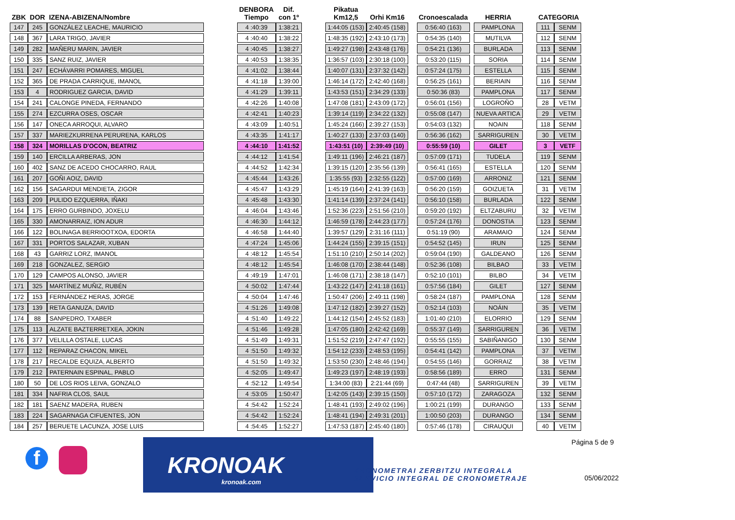| ZBK | DOR | IZENA-ABIZENA/Nombre | | DENBORA Tiempo | Dif. con 1º | | Pikatua Km12,5 | Orhi Km16 | | Cronoescalada | | HERRIA | | CATEGORIA | |
| --- | --- | --- | --- | --- | --- | --- | --- | --- | --- | --- | --- | --- | --- | --- | --- |
| 147 | 245 | GONZÁLEZ LEACHE, MAURICIO | | 4 :40:39 | 1:38:21 | | 1:44:05 (153) | 2:40:45 (158) | | 0:56:40 (163) | | PAMPLONA | | 111 | SENM |
| 148 | 367 | LARA TRIGO, JAVIER | | 4 :40:40 | 1:38:22 | | 1:48:35 (192) | 2:43:10 (173) | | 0:54:35 (140) | | MUTILVA | | 112 | SENM |
| 149 | 282 | MAÑERU MARIN, JAVIER | | 4 :40:45 | 1:38:27 | | 1:49:27 (198) | 2:43:48 (176) | | 0:54:21 (136) | | BURLADA | | 113 | SENM |
| 150 | 335 | SANZ RUIZ, JAVIER | | 4 :40:53 | 1:38:35 | | 1:36:57 (103) | 2:30:18 (100) | | 0:53:20 (115) | | SORIA | | 114 | SENM |
| 151 | 247 | ECHÁVARRI POMARES, MIGUEL | | 4 :41:02 | 1:38:44 | | 1:40:07 (131) | 2:37:32 (142) | | 0:57:24 (175) | | ESTELLA | | 115 | SENM |
| 152 | 365 | DE PRADA CARRIQUE, IMANOL | | 4 :41:18 | 1:39:00 | | 1:46:14 (172) | 2:42:40 (168) | | 0:56:25 (161) | | BERIAIN | | 116 | SENM |
| 153 | 4 | RODRIGUEZ GARCIA, DAVID | | 4 :41:29 | 1:39:11 | | 1:43:53 (151) | 2:34:29 (133) | | 0:50:36 (83) | | PAMPLONA | | 117 | SENM |
| 154 | 241 | CALONGE PINEDA, FERNANDO | | 4 :42:26 | 1:40:08 | | 1:47:08 (181) | 2:43:09 (172) | | 0:56:01 (156) | | LOGROÑO | | 28 | VETM |
| 155 | 274 | EZCURRA OSES, OSCAR | | 4 :42:41 | 1:40:23 | | 1:39:14 (119) | 2:34:22 (132) | | 0:55:08 (147) | | NUEVA ARTICA | | 29 | VETM |
| 156 | 147 | ONECA ARROQUI, ALVARO | | 4 :43:09 | 1:40:51 | | 1:45:24 (166) | 2:39:27 (153) | | 0:54:03 (132) | | NOAIN | | 118 | SENM |
| 157 | 337 | MARIEZKURRENA PERURENA, KARLOS | | 4 :43:35 | 1:41:17 | | 1:40:27 (133) | 2:37:03 (140) | | 0:56:36 (162) | | SARRIGUREN | | 30 | VETM |
| 158 | 324 | MORILLAS D'OCON, BEATRIZ | | 4 :44:10 | 1:41:52 | | 1:43:51 (10) | 2:39:49 (10) | | 0:55:59 (10) | | GILET | | 3 | VETF |
| 159 | 140 | ERCILLA ARBERAS, JON | | 4 :44:12 | 1:41:54 | | 1:49:11 (196) | 2:46:21 (187) | | 0:57:09 (171) | | TUDELA | | 119 | SENM |
| 160 | 402 | SANZ DE ACEDO CHOCARRO, RAUL | | 4 :44:52 | 1:42:34 | | 1:39:15 (120) | 2:35:56 (139) | | 0:56:41 (165) | | ESTELLA | | 120 | SENM |
| 161 | 207 | GOÑI AOIZ, DAVID | | 4 :45:44 | 1:43:26 | | 1:35:55 (93) | 2:32:55 (122) | | 0:57:00 (169) | | ARRONIZ | | 121 | SENM |
| 162 | 156 | SAGARDUI MENDIETA, ZIGOR | | 4 :45:47 | 1:43:29 | | 1:45:19 (164) | 2:41:39 (163) | | 0:56:20 (159) | | GOIZUETA | | 31 | VETM |
| 163 | 209 | PULIDO EZQUERRA, IÑAKI | | 4 :45:48 | 1:43:30 | | 1:41:14 (139) | 2:37:24 (141) | | 0:56:10 (158) | | BURLADA | | 122 | SENM |
| 164 | 175 | ERRO GURBINDO, JOXELU | | 4 :46:04 | 1:43:46 | | 1:52:36 (223) | 2:51:56 (210) | | 0:59:20 (192) | | ELTZABURU | | 32 | VETM |
| 165 | 330 | AMONARRAIZ, ION ADUR | | 4 :46:30 | 1:44:12 | | 1:46:59 (178) | 2:44:23 (177) | | 0:57:24 (176) | | DONOSTIA | | 123 | SENM |
| 166 | 122 | BOLINAGA BERRIOOTXOA, EDORTA | | 4 :46:58 | 1:44:40 | | 1:39:57 (129) | 2:31:16 (111) | | 0:51:19 (90) | | ARAMAIO | | 124 | SENM |
| 167 | 331 | PORTOS SALAZAR, XUBAN | | 4 :47:24 | 1:45:06 | | 1:44:24 (155) | 2:39:15 (151) | | 0:54:52 (145) | | IRUN | | 125 | SENM |
| 168 | 43 | GARRIZ LORZ, IMANOL | | 4 :48:12 | 1:45:54 | | 1:51:10 (210) | 2:50:14 (202) | | 0:59:04 (190) | | GALDEANO | | 126 | SENM |
| 169 | 218 | GONZALEZ, SERGIO | | 4 :48:12 | 1:45:54 | | 1:46:08 (170) | 2:38:44 (148) | | 0:52:36 (108) | | BILBAO | | 33 | VETM |
| 170 | 129 | CAMPOS ALONSO, JAVIER | | 4 :49:19 | 1:47:01 | | 1:46:08 (171) | 2:38:18 (147) | | 0:52:10 (101) | | BILBO | | 34 | VETM |
| 171 | 325 | MARTÍNEZ MUÑIZ, RUBÉN | | 4 :50:02 | 1:47:44 | | 1:43:22 (147) | 2:41:18 (161) | | 0:57:56 (184) | | GILET | | 127 | SENM |
| 172 | 153 | FERNÁNDEZ HERAS, JORGE | | 4 :50:04 | 1:47:46 | | 1:50:47 (206) | 2:49:11 (198) | | 0:58:24 (187) | | PAMPLONA | | 128 | SENM |
| 173 | 139 | RETA GANUZA, DAVID | | 4 :51:26 | 1:49:08 | | 1:47:12 (182) | 2:39:27 (152) | | 0:52:14 (103) | | NOÁIN | | 35 | VETM |
| 174 | 88 | SANPEDRO, TXABER | | 4 :51:40 | 1:49:22 | | 1:44:12 (154) | 2:45:52 (183) | | 1:01:40 (210) | | ELORRIO | | 129 | SENM |
| 175 | 113 | ALZATE BAZTERRETXEA, JOKIN | | 4 :51:46 | 1:49:28 | | 1:47:05 (180) | 2:42:42 (169) | | 0:55:37 (149) | | SARRIGUREN | | 36 | VETM |
| 176 | 377 | VELILLA OSTALE, LUCAS | | 4 :51:49 | 1:49:31 | | 1:51:52 (219) | 2:47:47 (192) | | 0:55:55 (155) | | SABIÑANIGO | | 130 | SENM |
| 177 | 112 | REPARAZ CHACON, MIKEL | | 4 :51:50 | 1:49:32 | | 1:54:12 (233) | 2:48:53 (195) | | 0:54:41 (142) | | PAMPLONA | | 37 | VETM |
| 178 | 217 | RECALDE EQUIZA, ALBERTO | | 4 :51:50 | 1:49:32 | | 1:53:50 (230) | 2:48:46 (194) | | 0:54:55 (146) | | GORRAIZ | | 38 | VETM |
| 179 | 212 | PATERNAIN ESPINAL, PABLO | | 4 :52:05 | 1:49:47 | | 1:49:23 (197) | 2:48:19 (193) | | 0:58:56 (189) | | ERRO | | 131 | SENM |
| 180 | 50 | DE LOS RIOS LEIVA, GONZALO | | 4 :52:12 | 1:49:54 | | 1:34:00 (83) | 2:21:44 (69) | | 0:47:44 (48) | | SARRIGUREN | | 39 | VETM |
| 181 | 334 | NAFRIA CLOS, SAUL | | 4 :53:05 | 1:50:47 | | 1:42:05 (143) | 2:39:15 (150) | | 0:57:10 (172) | | ZARAGOZA | | 132 | SENM |
| 182 | 181 | SAENZ MADERA, RUBEN | | 4 :54:42 | 1:52:24 | | 1:48:41 (193) | 2:49:02 (196) | | 1:00:21 (199) | | DURANGO | | 133 | SENM |
| 183 | 224 | SAGARNAGA CIFUENTES, JON | | 4 :54:42 | 1:52:24 | | 1:48:41 (194) | 2:49:31 (201) | | 1:00:50 (203) | | DURANGO | | 134 | SENM |
| 184 | 257 | BERUETE LACUNZA, JOSE LUIS | | 4 :54:45 | 1:52:27 | | 1:47:53 (187) | 2:45:40 (180) | | 0:57:46 (178) | | CIRAUQUI | | 40 | VETM |
f
KRONOAK
kronoak.com
KRONOMETRAI ZERBITZU INTEGRALA
SERVICIO INTEGRAL DE CRONOMETRAJE
Página 5 de 9
05/06/2022